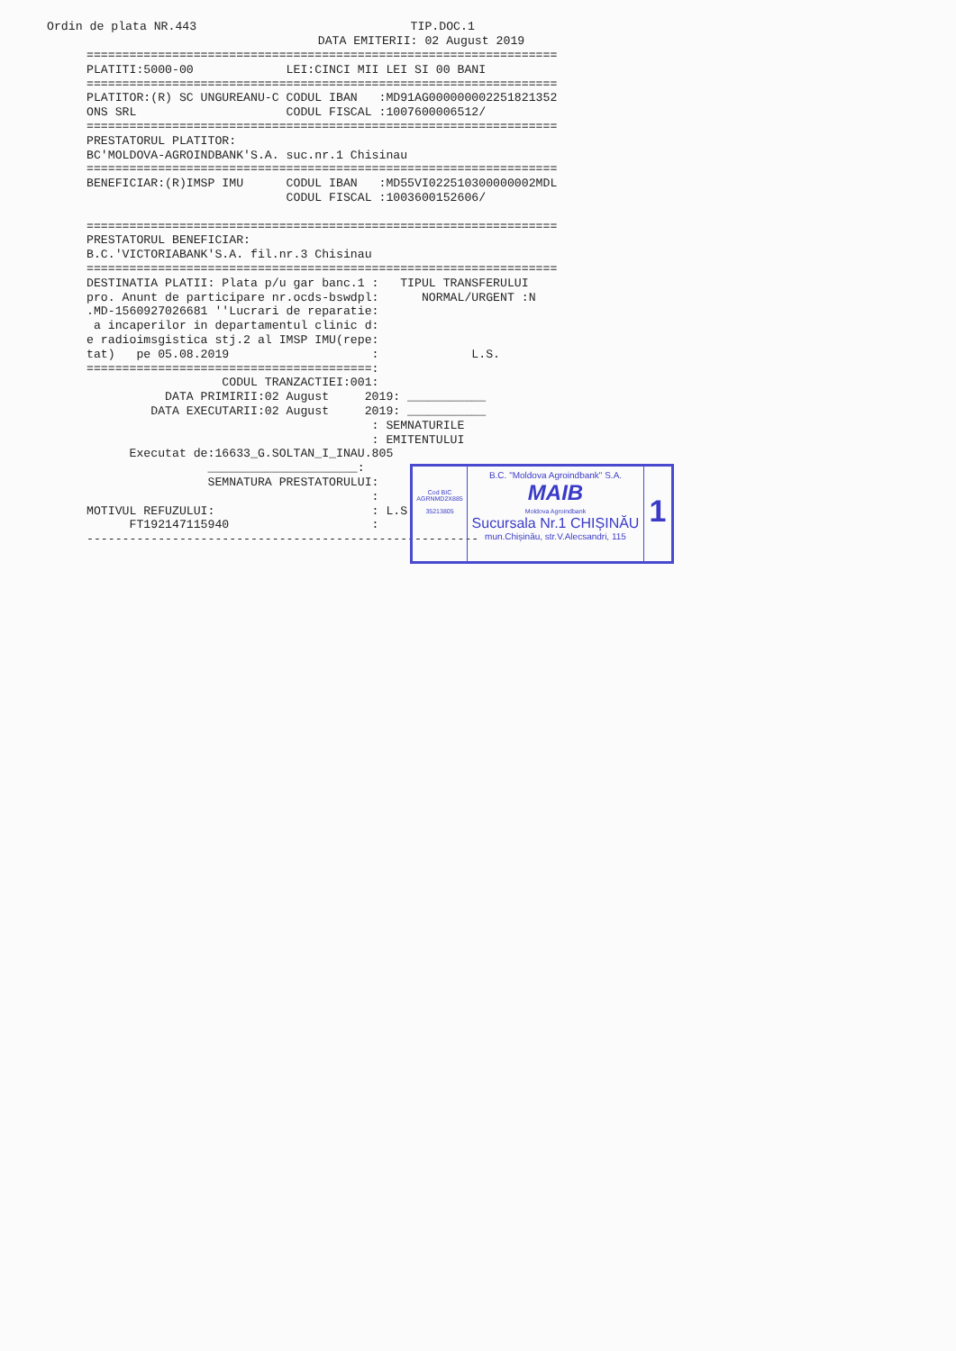Ordin de plata NR.443                              TIP.DOC.1
                                      DATA EMITERII: 02 August 2019
==================================================================
PLATITI:5000-00             LEI:CINCI MII LEI SI 00 BANI
==================================================================
PLATITOR:(R) SC UNGUREANU-C CODUL IBAN   :MD91AG000000002251821352
ONS SRL                     CODUL FISCAL :1007600006512/
==================================================================
PRESTATORUL PLATITOR:
BC'MOLDOVA-AGROINDBANK'S.A. suc.nr.1 Chisinau
==================================================================
BENEFICIAR:(R)IMSP IMU      CODUL IBAN   :MD55VI022510300000002MDL
                            CODUL FISCAL :1003600152606/

==================================================================
PRESTATORUL BENEFICIAR:
B.C.'VICTORIABANK'S.A. fil.nr.3 Chisinau
==================================================================
DESTINATIA PLATII: Plata p/u gar banc.1 :   TIPUL TRANSFERULUI
pro. Anunt de participare nr.ocds-bswdpl:      NORMAL/URGENT :N
.MD-1560927026681 ''Lucrari de reparatie:
 a incaperilor in departamentul clinic d:
e radioimsgistica stj.2 al IMSP IMU(repe:
tat)   pe 05.08.2019                    :             L.S.
========================================:
                   CODUL TRANZACTIEI:001:
           DATA PRIMIRII:02 August     2019: ___________
         DATA EXECUTARII:02 August     2019: ___________
                                        : SEMNATURILE
                                        : EMITENTULUI
      Executat de:16633_G.SOLTAN_I_INAU.805
                 _____________________:
                 SEMNATURA PRESTATORULUI:
                                        :
MOTIVUL REFUZULUI:                      : L.S.
      FT192147115940                    :
-------------------------------------------------------
Cod BIC
AGRNMD2X885
35213805
B.C. "Moldova Agroindbank" S.A.
MAIB
Moldova Agroindbank
Sucursala Nr.1 CHIȘINĂU
mun.Chișinău, str.V.Alecsandri, 115
1